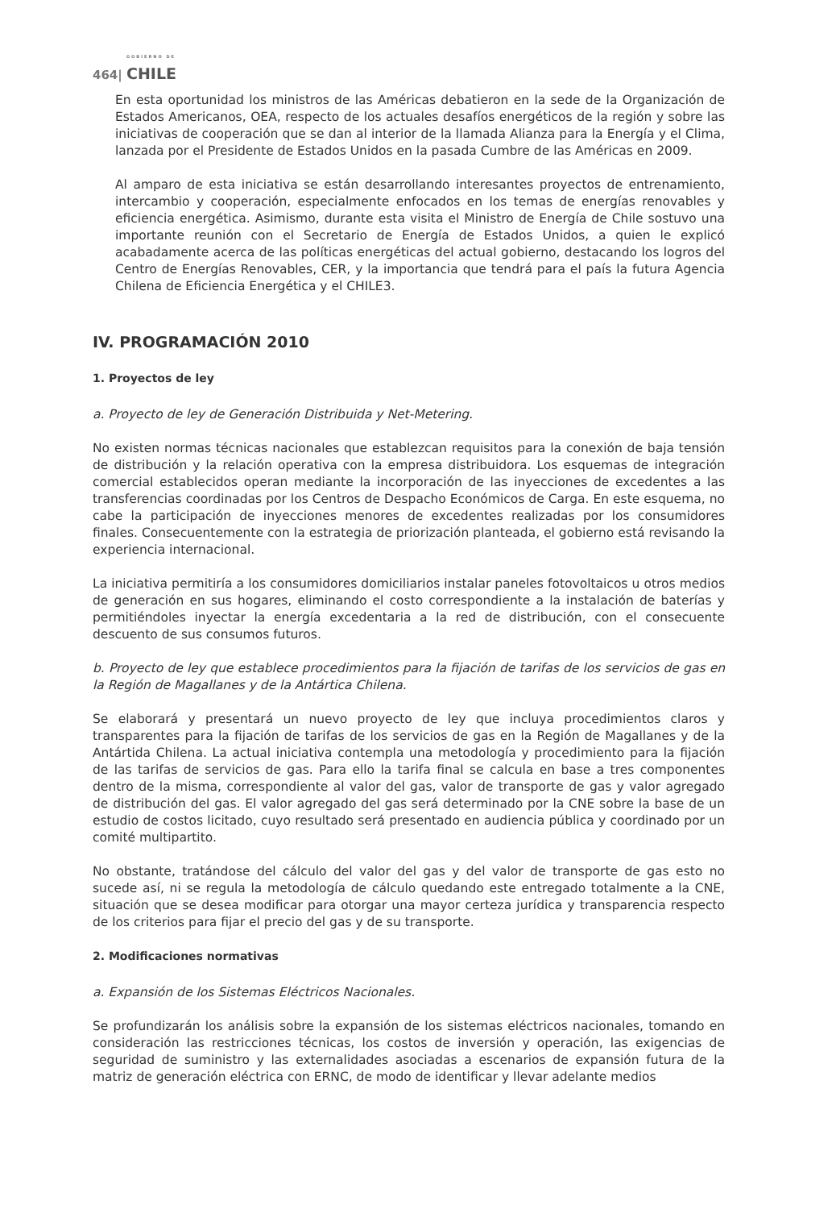GOBIERNO DE
464| CHILE
En esta oportunidad los ministros de las Américas debatieron en la sede de la Organización de Estados Americanos, OEA, respecto de los actuales desafíos energéticos de la región y sobre las iniciativas de cooperación que se dan al interior de la llamada Alianza para la Energía y el Clima, lanzada por el Presidente de Estados Unidos en la pasada Cumbre de las Américas en 2009.
Al amparo de esta iniciativa se están desarrollando interesantes proyectos de entrenamiento, intercambio y cooperación, especialmente enfocados en los temas de energías renovables y eficiencia energética. Asimismo, durante esta visita el Ministro de Energía de Chile sostuvo una importante reunión con el Secretario de Energía de Estados Unidos, a quien le explicó acabadamente acerca de las políticas energéticas del actual gobierno, destacando los logros del Centro de Energías Renovables, CER, y la importancia que tendrá para el país la futura Agencia Chilena de Eficiencia Energética y el CHILE3.
IV. PROGRAMACIÓN 2010
1. Proyectos de ley
a. Proyecto de ley de Generación Distribuida y Net-Metering.
No existen normas técnicas nacionales que establezcan requisitos para la conexión de baja tensión de distribución y la relación operativa con la empresa distribuidora. Los esquemas de integración comercial establecidos operan mediante la incorporación de las inyecciones de excedentes a las transferencias coordinadas por los Centros de Despacho Económicos de Carga. En este esquema, no cabe la participación de inyecciones menores de excedentes realizadas por los consumidores finales. Consecuentemente con la estrategia de priorización planteada, el gobierno está revisando la experiencia internacional.
La iniciativa permitiría a los consumidores domiciliarios instalar paneles fotovoltaicos u otros medios de generación en sus hogares, eliminando el costo correspondiente a la instalación de baterías y permitiéndoles inyectar la energía excedentaria a la red de distribución, con el consecuente descuento de sus consumos futuros.
b. Proyecto de ley que establece procedimientos para la fijación de tarifas de los servicios de gas en la Región de Magallanes y de la Antártica Chilena.
Se elaborará y presentará un nuevo proyecto de ley que incluya procedimientos claros y transparentes para la fijación de tarifas de los servicios de gas en la Región de Magallanes y de la Antártida Chilena. La actual iniciativa contempla una metodología y procedimiento para la fijación de las tarifas de servicios de gas. Para ello la tarifa final se calcula en base a tres componentes dentro de la misma, correspondiente al valor del gas, valor de transporte de gas y valor agregado de distribución del gas. El valor agregado del gas será determinado por la CNE sobre la base de un estudio de costos licitado, cuyo resultado será presentado en audiencia pública y coordinado por un comité multipartito.
No obstante, tratándose del cálculo del valor del gas y del valor de transporte de gas esto no sucede así, ni se regula la metodología de cálculo quedando este entregado totalmente a la CNE, situación que se desea modificar para otorgar una mayor certeza jurídica y transparencia respecto de los criterios para fijar el precio del gas y de su transporte.
2. Modificaciones normativas
a. Expansión de los Sistemas Eléctricos Nacionales.
Se profundizarán los análisis sobre la expansión de los sistemas eléctricos nacionales, tomando en consideración las restricciones técnicas, los costos de inversión y operación, las exigencias de seguridad de suministro y las externalidades asociadas a escenarios de expansión futura de la matriz de generación eléctrica con ERNC, de modo de identificar y llevar adelante medios